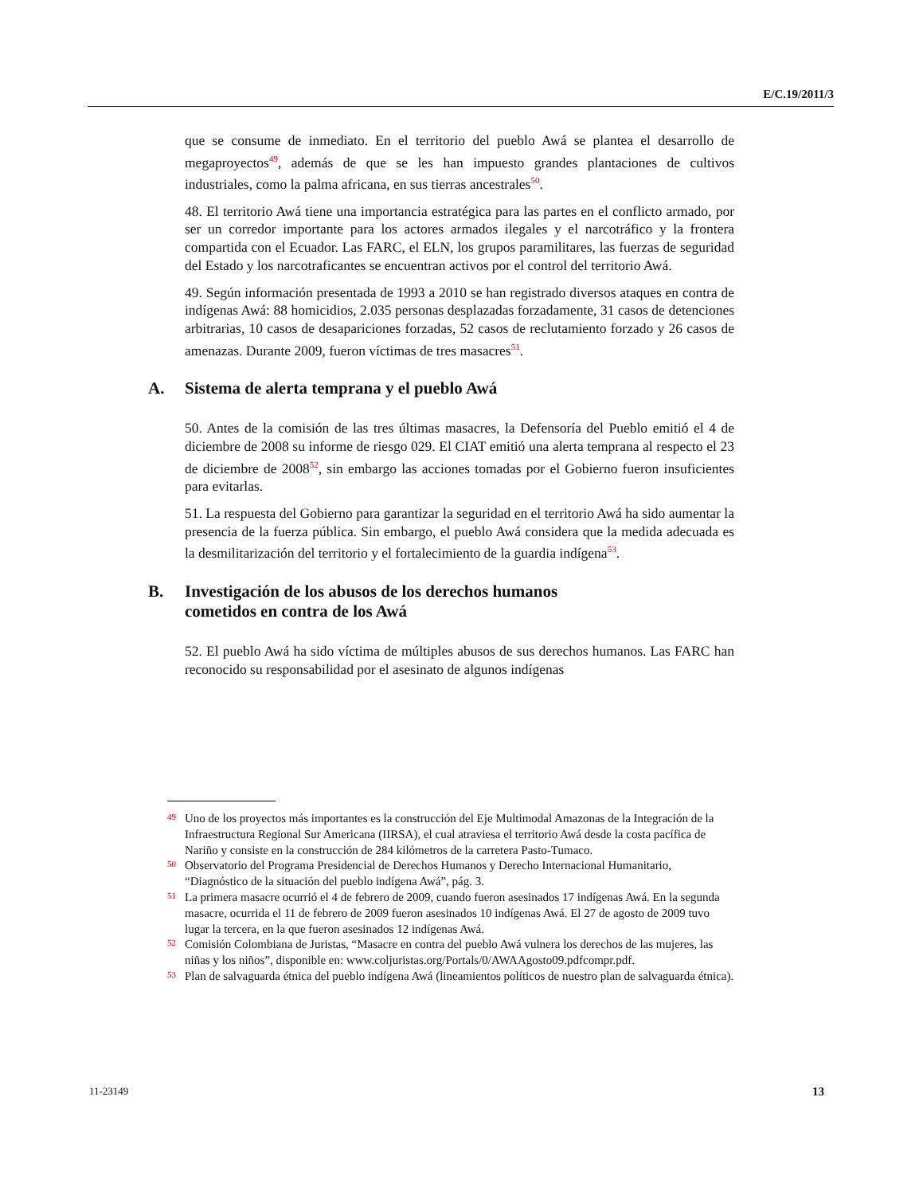E/C.19/2011/3
que se consume de inmediato. En el territorio del pueblo Awá se plantea el desarrollo de megaproyectos<sup>49</sup>, además de que se les han impuesto grandes plantaciones de cultivos industriales, como la palma africana, en sus tierras ancestrales<sup>50</sup>.
48. El territorio Awá tiene una importancia estratégica para las partes en el conflicto armado, por ser un corredor importante para los actores armados ilegales y el narcotráfico y la frontera compartida con el Ecuador. Las FARC, el ELN, los grupos paramilitares, las fuerzas de seguridad del Estado y los narcotraficantes se encuentran activos por el control del territorio Awá.
49. Según información presentada de 1993 a 2010 se han registrado diversos ataques en contra de indígenas Awá: 88 homicidios, 2.035 personas desplazadas forzadamente, 31 casos de detenciones arbitrarias, 10 casos de desapariciones forzadas, 52 casos de reclutamiento forzado y 26 casos de amenazas. Durante 2009, fueron víctimas de tres masacres<sup>51</sup>.
A. Sistema de alerta temprana y el pueblo Awá
50. Antes de la comisión de las tres últimas masacres, la Defensoría del Pueblo emitió el 4 de diciembre de 2008 su informe de riesgo 029. El CIAT emitió una alerta temprana al respecto el 23 de diciembre de 2008<sup>52</sup>, sin embargo las acciones tomadas por el Gobierno fueron insuficientes para evitarlas.
51. La respuesta del Gobierno para garantizar la seguridad en el territorio Awá ha sido aumentar la presencia de la fuerza pública. Sin embargo, el pueblo Awá considera que la medida adecuada es la desmilitarización del territorio y el fortalecimiento de la guardia indígena<sup>53</sup>.
B. Investigación de los abusos de los derechos humanos
cometidos en contra de los Awá
52. El pueblo Awá ha sido víctima de múltiples abusos de sus derechos humanos. Las FARC han reconocido su responsabilidad por el asesinato de algunos indígenas
<sup>49</sup>
Uno de los proyectos más importantes es la construcción del Eje Multimodal Amazonas de la Integración de la Infraestructura Regional Sur Americana (IIRSA), el cual atraviesa el territorio Awá desde la costa pacífica de Nariño y consiste en la construcción de 284 kilómetros de la carretera Pasto-Tumaco.
<sup>50</sup>
Observatorio del Programa Presidencial de Derechos Humanos y Derecho Internacional Humanitario, “Diagnóstico de la situación del pueblo indígena Awá”, pág. 3.
<sup>51</sup>
La primera masacre ocurrió el 4 de febrero de 2009, cuando fueron asesinados 17 indígenas Awá. En la segunda masacre, ocurrida el 11 de febrero de 2009 fueron asesinados 10 indígenas Awá. El 27 de agosto de 2009 tuvo lugar la tercera, en la que fueron asesinados 12 indígenas Awá.
<sup>52</sup>
Comisión Colombiana de Juristas, “Masacre en contra del pueblo Awá vulnera los derechos de las mujeres, las niñas y los niños”, disponible en: www.coljuristas.org/Portals/0/AWAAgosto09.pdfcompr.pdf.
<sup>53</sup>
Plan de salvaguarda étnica del pueblo indígena Awá (lineamientos políticos de nuestro plan de salvaguarda étnica).
11-23149 13